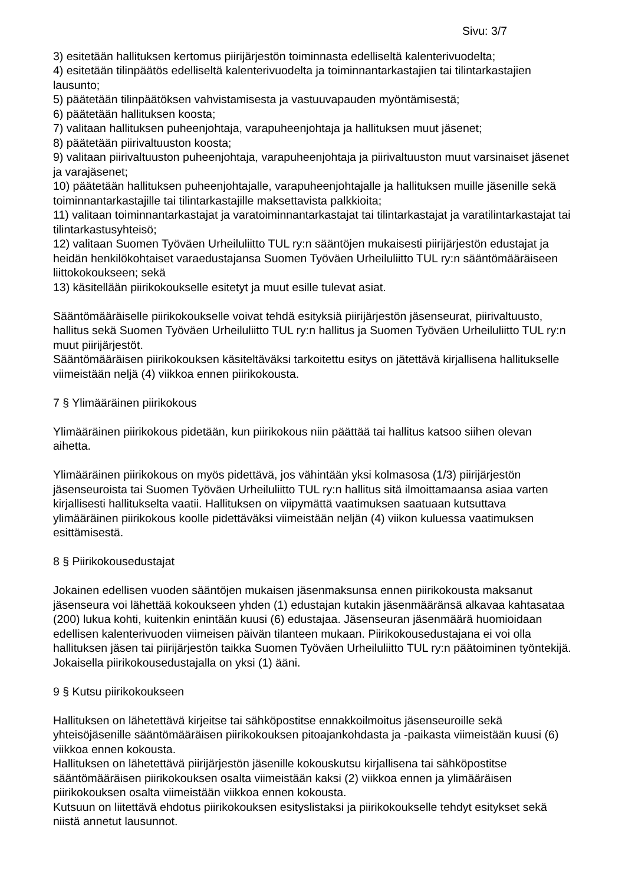Sivu: 3/7
3) esitetään hallituksen kertomus piirijärjestön toiminnasta edelliseltä kalenterivuodelta;
4) esitetään tilinpäätös edelliseltä kalenterivuodelta ja toiminnantarkastajien tai tilintarkastajien lausunto;
5) päätetään tilinpäätöksen vahvistamisesta ja vastuuvapauden myöntämisestä;
6) päätetään hallituksen koosta;
7) valitaan hallituksen puheenjohtaja, varapuheenjohtaja ja hallituksen muut jäsenet;
8) päätetään piirivaltuuston koosta;
9) valitaan piirivaltuuston puheenjohtaja, varapuheenjohtaja ja piirivaltuuston muut varsinaiset jäsenet ja varajäsenet;
10) päätetään hallituksen puheenjohtajalle, varapuheenjohtajalle ja hallituksen muille jäsenille sekä toiminnantarkastajille tai tilintarkastajille maksettavista palkkioita;
11) valitaan toiminnantarkastajat ja varatoiminnantarkastajat tai tilintarkastajat ja varatilintarkastajat tai tilintarkastusyhteisö;
12) valitaan Suomen Työväen Urheiluliitto TUL ry:n sääntöjen mukaisesti piirijärjestön edustajat ja heidän henkilökohtaiset varaedustajansa Suomen Työväen Urheiluliitto TUL ry:n sääntömääräiseen liittokokoukseen; sekä
13) käsitellään piirikokoukselle esitetyt ja muut esille tulevat asiat.
Sääntömääräiselle piirikokoukselle voivat tehdä esityksiä piirijärjestön jäsenseurat, piirivaltuusto, hallitus sekä Suomen Työväen Urheiluliitto TUL ry:n hallitus ja Suomen Työväen Urheiluliitto TUL ry:n muut piirijärjestöt.
Sääntömääräisen piirikokouksen käsiteltäväksi tarkoitettu esitys on jätettävä kirjallisena hallitukselle viimeistään neljä (4) viikkoa ennen piirikokousta.
7 § Ylimääräinen piirikokous
Ylimääräinen piirikokous pidetään, kun piirikokous niin päättää tai hallitus katsoo siihen olevan aihetta.
Ylimääräinen piirikokous on myös pidettävä, jos vähintään yksi kolmasosa (1/3) piirijärjestön jäsenseuroista tai Suomen Työväen Urheiluliitto TUL ry:n hallitus sitä ilmoittamaansa asiaa varten kirjallisesti hallitukselta vaatii. Hallituksen on viipymättä vaatimuksen saatuaan kutsuttava ylimääräinen piirikokous koolle pidettäväksi viimeistään neljän (4) viikon kuluessa vaatimuksen esittämisestä.
8 § Piirikokousedustajat
Jokainen edellisen vuoden sääntöjen mukaisen jäsenmaksunsa ennen piirikokousta maksanut jäsenseura voi lähettää kokoukseen yhden (1) edustajan kutakin jäsenmääränsä alkavaa kahtasataa (200) lukua kohti, kuitenkin enintään kuusi (6) edustajaa. Jäsenseuran jäsenmäärä huomioidaan edellisen kalenterivuoden viimeisen päivän tilanteen mukaan. Piirikokousedustajana ei voi olla hallituksen jäsen tai piirijärjestön taikka Suomen Työväen Urheiluliitto TUL ry:n päätoiminen työntekijä.
Jokaisella piirikokousedustajalla on yksi (1) ääni.
9 § Kutsu piirikokoukseen
Hallituksen on lähetettävä kirjeitse tai sähköpostitse ennakkoilmoitus jäsenseuroille sekä yhteisöjäsenille sääntömääräisen piirikokouksen pitoajankohdasta ja -paikasta viimeistään kuusi (6) viikkoa ennen kokousta.
Hallituksen on lähetettävä piirijärjestön jäsenille kokouskutsu kirjallisena tai sähköpostitse sääntömääräisen piirikokouksen osalta viimeistään kaksi (2) viikkoa ennen ja ylimääräisen piirikokouksen osalta viimeistään viikkoa ennen kokousta.
Kutsuun on liitettävä ehdotus piirikokouksen esityslistaksi ja piirikokoukselle tehdyt esitykset sekä niistä annetut lausunnot.